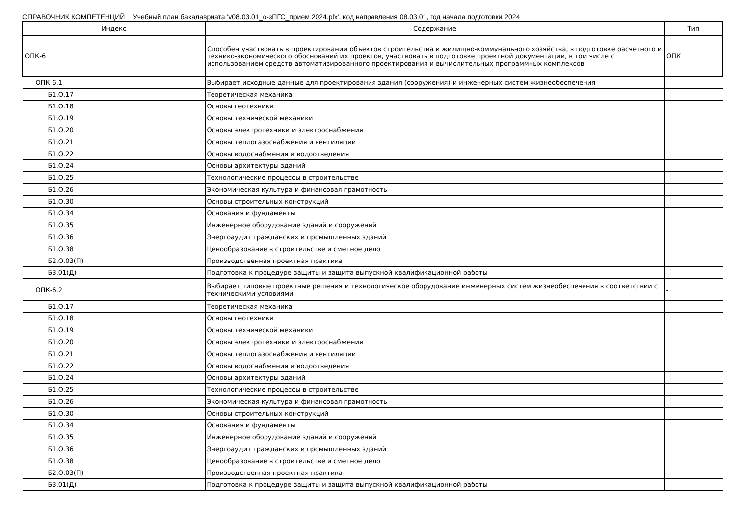СПРАВОЧНИК КОМПЕТЕНЦИЙ Учебный план бакалавриата 'v08.03.01_о-зПГС_прием 2024.plx', код направления 08.03.01, год начала подготовки 2024
| Индекс | Содержание | Тип |
| --- | --- | --- |
| ОПК-6 | Способен участвовать в проектировании объектов строительства и жилищно-коммунального хозяйства, в подготовке расчетного и технико-экономического обоснований их проектов, участвовать в подготовке проектной документации, в том числе с использованием средств автоматизированного проектирования и вычислительных программных комплексов | ОПК |
| ОПК-6.1 | Выбирает исходные данные для проектирования здания (сооружения) и инженерных систем жизнеобеспечения | - |
| Б1.О.17 | Теоретическая механика | |
| Б1.О.18 | Основы геотехники | |
| Б1.О.19 | Основы технической механики | |
| Б1.О.20 | Основы электротехники и электроснабжения | |
| Б1.О.21 | Основы теплогазоснабжения и вентиляции | |
| Б1.О.22 | Основы водоснабжения и водоотведения | |
| Б1.О.24 | Основы архитектуры зданий | |
| Б1.О.25 | Технологические процессы в строительстве | |
| Б1.О.26 | Экономическая культура и финансовая грамотность | |
| Б1.О.30 | Основы строительных конструкций | |
| Б1.О.34 | Основания и фундаменты | |
| Б1.О.35 | Инженерное оборудование зданий и сооружений | |
| Б1.О.36 | Энергоаудит гражданских и промышленных зданий | |
| Б1.О.38 | Ценообразование в строительстве и сметное дело | |
| Б2.О.03(П) | Производственная проектная практика | |
| Б3.01(Д) | Подготовка к процедуре защиты и защита выпускной квалификационной работы | |
| ОПК-6.2 | Выбирает типовые проектные решения и технологическое оборудование инженерных систем жизнеобеспечения в соответствии с техническими условиями | - |
| Б1.О.17 | Теоретическая механика | |
| Б1.О.18 | Основы геотехники | |
| Б1.О.19 | Основы технической механики | |
| Б1.О.20 | Основы электротехники и электроснабжения | |
| Б1.О.21 | Основы теплогазоснабжения и вентиляции | |
| Б1.О.22 | Основы водоснабжения и водоотведения | |
| Б1.О.24 | Основы архитектуры зданий | |
| Б1.О.25 | Технологические процессы в строительстве | |
| Б1.О.26 | Экономическая культура и финансовая грамотность | |
| Б1.О.30 | Основы строительных конструкций | |
| Б1.О.34 | Основания и фундаменты | |
| Б1.О.35 | Инженерное оборудование зданий и сооружений | |
| Б1.О.36 | Энергоаудит гражданских и промышленных зданий | |
| Б1.О.38 | Ценообразование в строительстве и сметное дело | |
| Б2.О.03(П) | Производственная проектная практика | |
| Б3.01(Д) | Подготовка к процедуре защиты и защита выпускной квалификационной работы | |